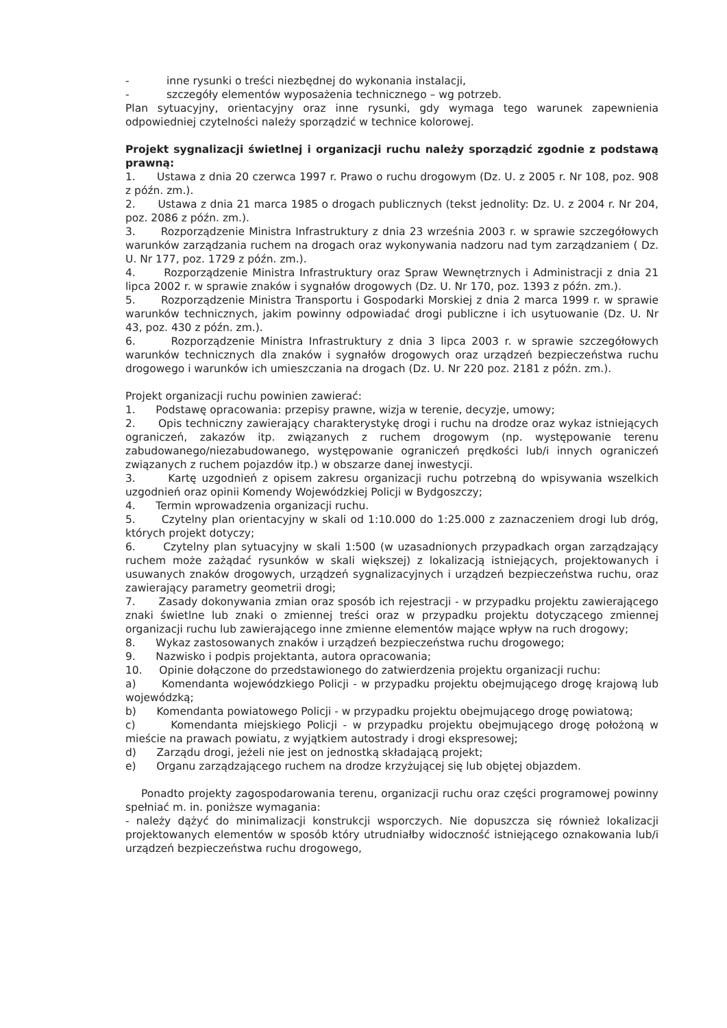- inne rysunki o treści niezbędnej do wykonania instalacji,
- szczegóły elementów wyposażenia technicznego – wg potrzeb.
Plan sytuacyjny, orientacyjny oraz inne rysunki, gdy wymaga tego warunek zapewnienia odpowiedniej czytelności należy sporządzić w technice kolorowej.
Projekt sygnalizacji świetlnej i organizacji ruchu należy sporządzić zgodnie z podstawą prawną:
1. Ustawa z dnia 20 czerwca 1997 r. Prawo o ruchu drogowym (Dz. U. z 2005 r. Nr 108, poz. 908 z późn. zm.).
2. Ustawa z dnia 21 marca 1985 o drogach publicznych (tekst jednolity: Dz. U. z 2004 r. Nr 204, poz. 2086 z późn. zm.).
3. Rozporządzenie Ministra Infrastruktury z dnia 23 września 2003 r. w sprawie szczegółowych warunków zarządzania ruchem na drogach oraz wykonywania nadzoru nad tym zarządzaniem ( Dz. U. Nr 177, poz. 1729 z późn. zm.).
4. Rozporządzenie Ministra Infrastruktury oraz Spraw Wewnętrznych i Administracji z dnia 21 lipca 2002 r. w sprawie znaków i sygnałów drogowych (Dz. U. Nr 170, poz. 1393 z późn. zm.).
5. Rozporządzenie Ministra Transportu i Gospodarki Morskiej z dnia 2 marca 1999 r. w sprawie warunków technicznych, jakim powinny odpowiadać drogi publiczne i ich usytuowanie (Dz. U. Nr 43, poz. 430 z późn. zm.).
6. Rozporządzenie Ministra Infrastruktury z dnia 3 lipca 2003 r. w sprawie szczegółowych warunków technicznych dla znaków i sygnałów drogowych oraz urządzeń bezpieczeństwa ruchu drogowego i warunków ich umieszczania na drogach (Dz. U. Nr 220 poz. 2181 z późn. zm.).
Projekt organizacji ruchu powinien zawierać:
1. Podstawę opracowania: przepisy prawne, wizja w terenie, decyzje, umowy;
2. Opis techniczny zawierający charakterystykę drogi i ruchu na drodze oraz wykaz istniejących ograniczeń, zakazów itp. związanych z ruchem drogowym (np. występowanie terenu zabudowanego/niezabudowanego, występowanie ograniczeń prędkości lub/i innych ograniczeń związanych z ruchem pojazdów itp.) w obszarze danej inwestycji.
3. Kartę uzgodnień z opisem zakresu organizacji ruchu potrzebną do wpisywania wszelkich uzgodnień oraz opinii Komendy Wojewódzkiej Policji w Bydgoszczy;
4. Termin wprowadzenia organizacji ruchu.
5. Czytelny plan orientacyjny w skali od 1:10.000 do 1:25.000 z zaznaczeniem drogi lub dróg, których projekt dotyczy;
6. Czytelny plan sytuacyjny w skali 1:500 (w uzasadnionych przypadkach organ zarządzający ruchem może zażądać rysunków w skali większej) z lokalizacją istniejących, projektowanych i usuwanych znaków drogowych, urządzeń sygnalizacyjnych i urządzeń bezpieczeństwa ruchu, oraz zawierający parametry geometrii drogi;
7. Zasady dokonywania zmian oraz sposób ich rejestracji - w przypadku projektu zawierającego znaki świetlne lub znaki o zmiennej treści oraz w przypadku projektu dotyczącego zmiennej organizacji ruchu lub zawierającego inne zmienne elementów mające wpływ na ruch drogowy;
8. Wykaz zastosowanych znaków i urządzeń bezpieczeństwa ruchu drogowego;
9. Nazwisko i podpis projektanta, autora opracowania;
10. Opinie dołączone do przedstawionego do zatwierdzenia projektu organizacji ruchu:
a) Komendanta wojewódzkiego Policji - w przypadku projektu obejmującego drogę krajową lub wojewódzką;
b) Komendanta powiatowego Policji - w przypadku projektu obejmującego drogę powiatową;
c) Komendanta miejskiego Policji - w przypadku projektu obejmującego drogę położoną w mieście na prawach powiatu, z wyjątkiem autostrady i drogi ekspresowej;
d) Zarządu drogi, jeżeli nie jest on jednostką składającą projekt;
e) Organu zarządzającego ruchem na drodze krzyżującej się lub objętej objazdem.
Ponadto projekty zagospodarowania terenu, organizacji ruchu oraz części programowej powinny spełniać m. in. poniższe wymagania:
- należy dążyć do minimalizacji konstrukcji wsporczych. Nie dopuszcza się również lokalizacji projektowanych elementów w sposób który utrudniałby widoczność istniejącego oznakowania lub/i urządzeń bezpieczeństwa ruchu drogowego,